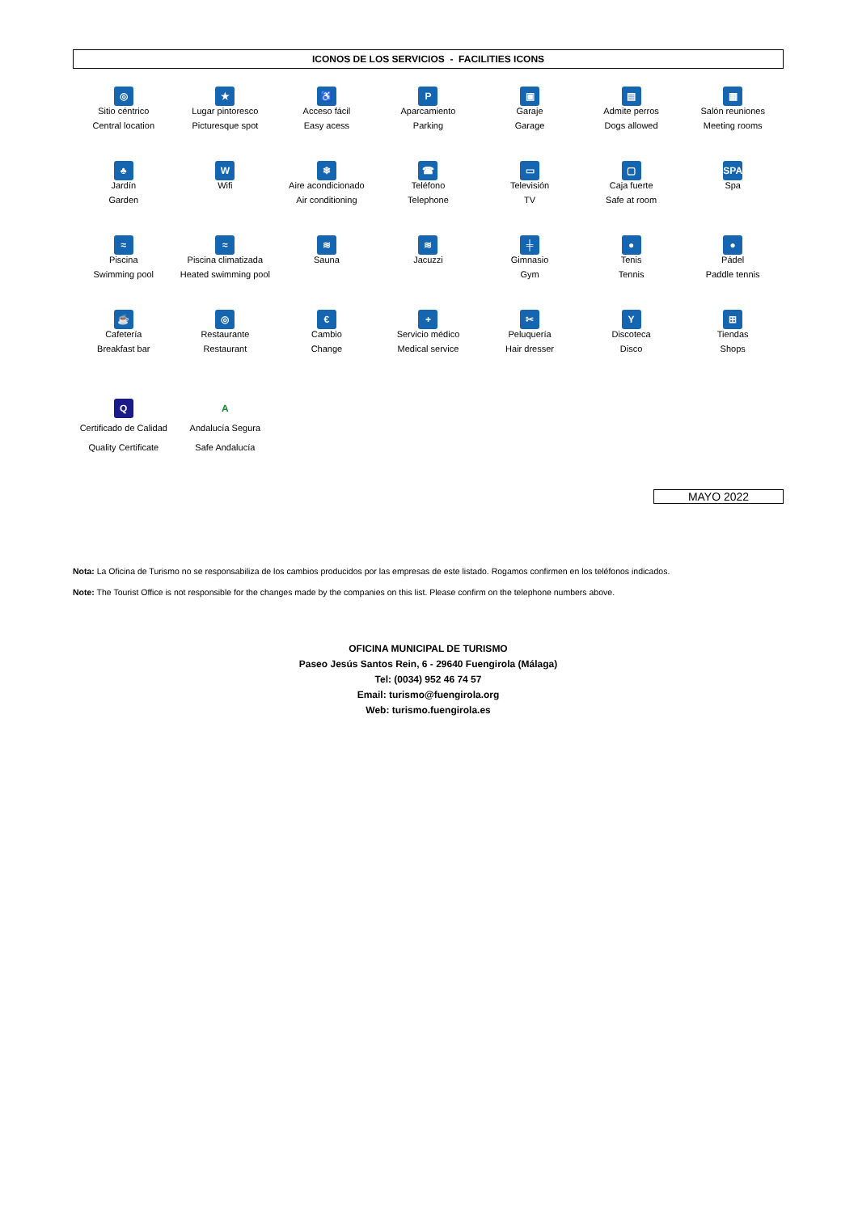ICONOS DE LOS SERVICIOS - FACILITIES ICONS
| ◎ Sitio céntrico Central location | ★ Lugar pintoresco Picturesque spot | ♿ Acceso fácil Easy acess | P Aparcamiento Parking | ▣ Garaje Garage | ▤ Admite perros Dogs allowed | ▦ Salón reuniones Meeting rooms |
| ♣ Jardín Garden | W Wifi | ❄ Aire acondicionado Air conditioning | ☎ Teléfono Telephone | ▭ Televisión TV | ▢ Caja fuerte Safe at room | SPA Spa |
| ≈ Piscina Swimming pool | ≈ Piscina climatizada Heated swimming pool | ≋ Sauna | ≋ Jacuzzi | ╪ Gimnasio Gym | ● Tenis Tennis | ● Pádel Paddle tennis |
| ☕ Cafetería Breakfast bar | ◎ Restaurante Restaurant | € Cambio Change | + Servicio médico Medical service | ✂ Peluquería Hair dresser | Y Discoteca Disco | ⊞ Tiendas Shops |
| Q Certificado de Calidad Quality Certificate | A Andalucía Segura Safe Andalucía | | | | | |
MAYO 2022
Nota: La Oficina de Turismo no se responsabiliza de los cambios producidos por las empresas de este listado. Rogamos confirmen en los teléfonos indicados.
Note: The Tourist Office is not responsible for the changes made by the companies on this list. Please confirm on the telephone numbers above.
OFICINA MUNICIPAL DE TURISMO
Paseo Jesús Santos Rein, 6 - 29640 Fuengirola (Málaga)
Tel: (0034) 952 46 74 57
Email: turismo@fuengirola.org
Web: turismo.fuengirola.es